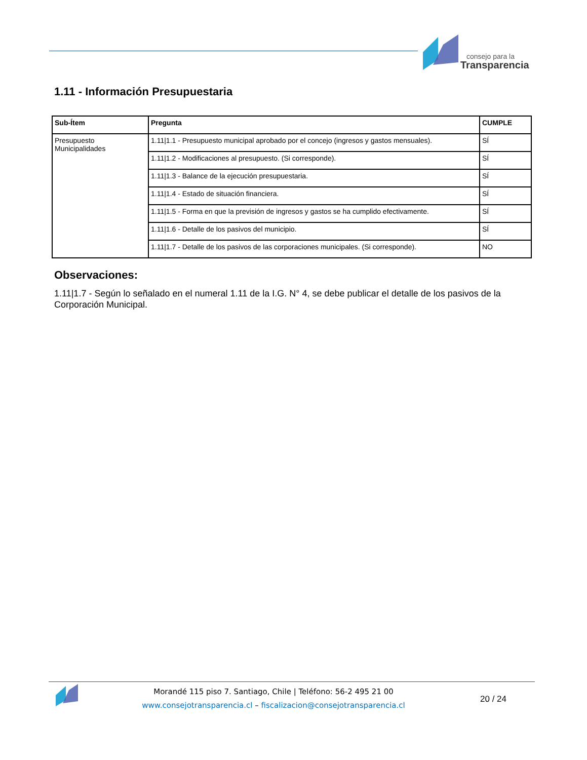consejo para la
Transparencia
1.11 - Información Presupuestaria
| Sub-Ítem | Pregunta | CUMPLE |
| --- | --- | --- |
| Presupuesto Municipalidades | 1.11/1.1 - Presupuesto municipal aprobado por el concejo (ingresos y gastos mensuales). | SÍ |
| | 1.11/1.2 - Modificaciones al presupuesto. (Si corresponde). | SÍ |
| | 1.11/1.3 - Balance de la ejecución presupuestaria. | SÍ |
| | 1.11/1.4 - Estado de situación financiera. | SÍ |
| | 1.11/1.5 - Forma en que la previsión de ingresos y gastos se ha cumplido efectivamente. | SÍ |
| | 1.11/1.6 - Detalle de los pasivos del municipio. | SÍ |
| | 1.11/1.7 - Detalle de los pasivos de las corporaciones municipales. (Si corresponde). | NO |
Observaciones:
1.11|1.7 - Según lo señalado en el numeral 1.11 de la I.G. N° 4, se debe publicar el detalle de los pasivos de la Corporación Municipal.
Morandé 115 piso 7. Santiago, Chile | Teléfono: 56-2 495 21 00
www.consejotransparencia.cl – fiscalizacion@consejotransparencia.cl
20 / 24